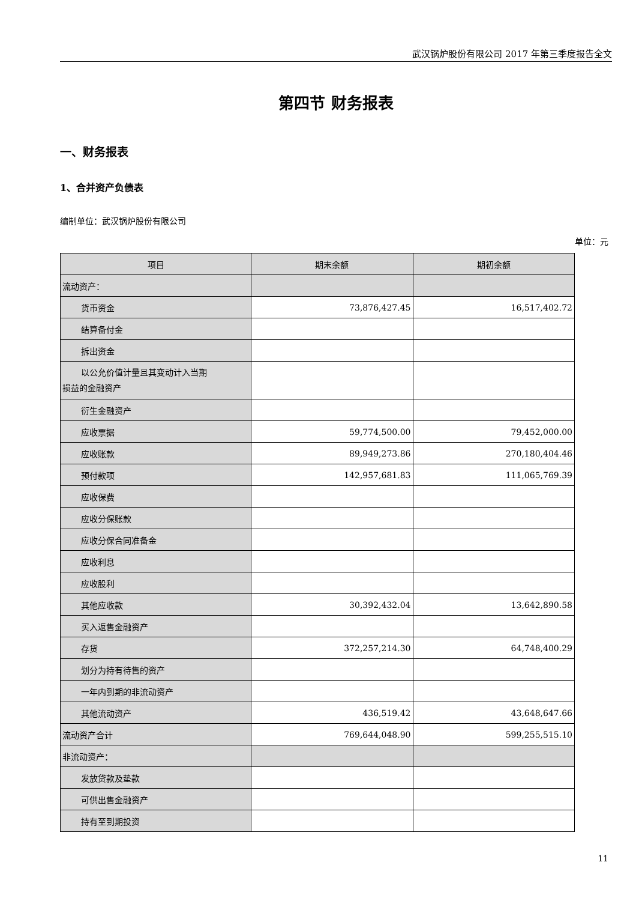武汉锅炉股份有限公司 2017 年第三季度报告全文
第四节 财务报表
一、财务报表
1、合并资产负债表
编制单位：武汉锅炉股份有限公司
单位：元
| 项目 | 期末余额 | 期初余额 |
| --- | --- | --- |
| 流动资产： | | |
| 货币资金 | 73,876,427.45 | 16,517,402.72 |
| 结算备付金 | | |
| 拆出资金 | | |
| 以公允价值计量且其变动计入当期 损益的金融资产 | | |
| 衍生金融资产 | | |
| 应收票据 | 59,774,500.00 | 79,452,000.00 |
| 应收账款 | 89,949,273.86 | 270,180,404.46 |
| 预付款项 | 142,957,681.83 | 111,065,769.39 |
| 应收保费 | | |
| 应收分保账款 | | |
| 应收分保合同准备金 | | |
| 应收利息 | | |
| 应收股利 | | |
| 其他应收款 | 30,392,432.04 | 13,642,890.58 |
| 买入返售金融资产 | | |
| 存货 | 372,257,214.30 | 64,748,400.29 |
| 划分为持有待售的资产 | | |
| 一年内到期的非流动资产 | | |
| 其他流动资产 | 436,519.42 | 43,648,647.66 |
| 流动资产合计 | 769,644,048.90 | 599,255,515.10 |
| 非流动资产： | | |
| 发放贷款及垫款 | | |
| 可供出售金融资产 | | |
| 持有至到期投资 | | |
11